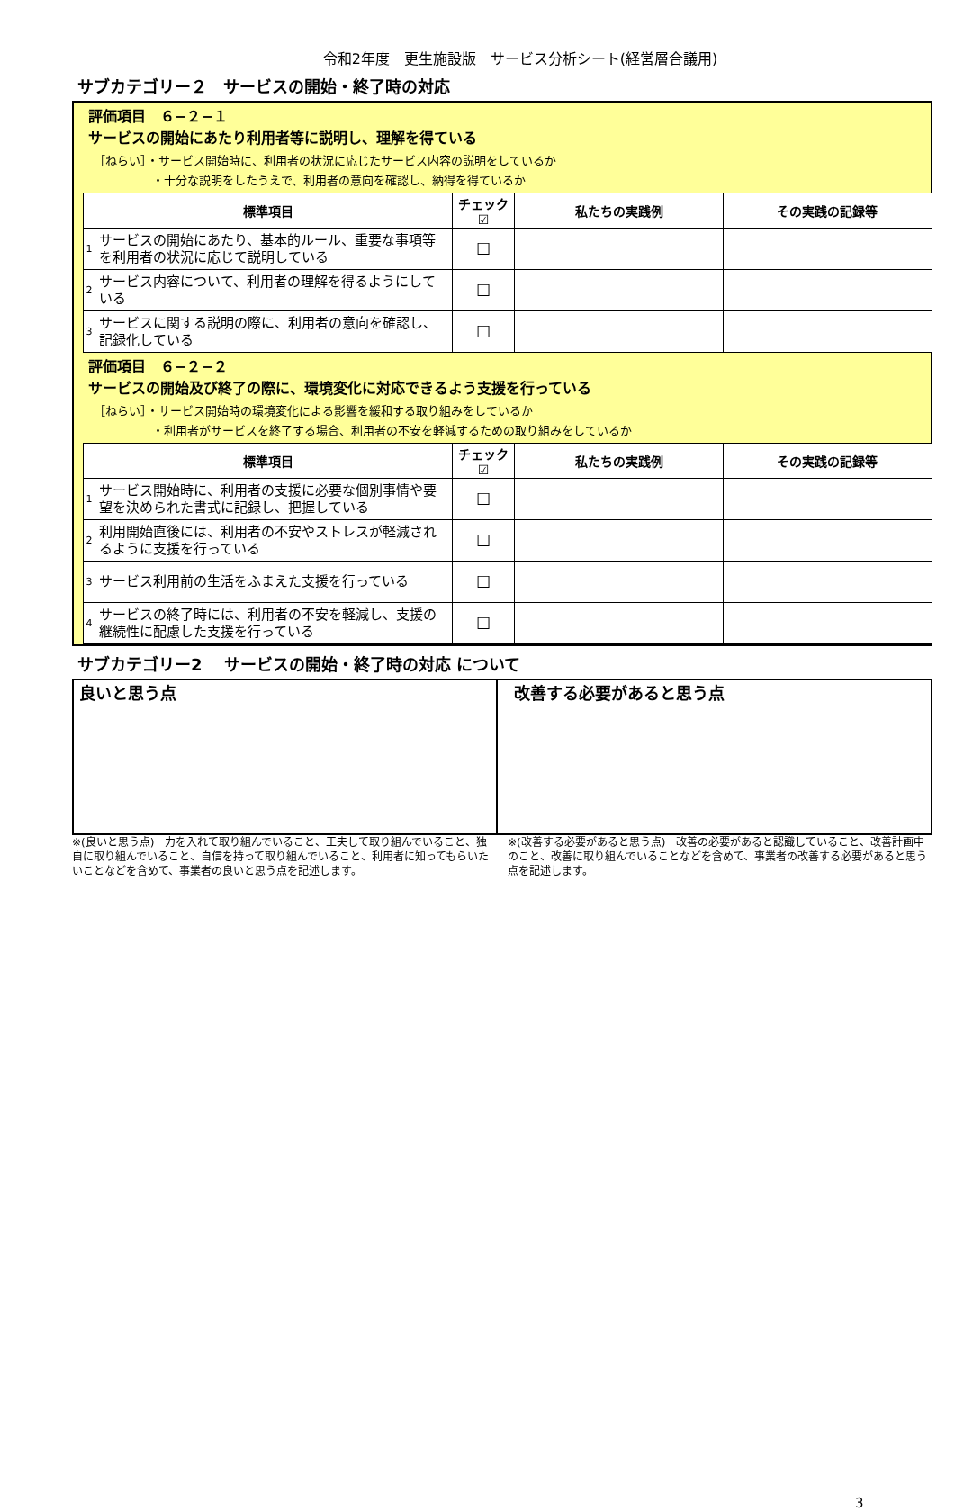令和2年度　更生施設版　サービス分析シート(経営層合議用)
サブカテゴリー２　サービスの開始・終了時の対応
評価項目　６−２−１
サービスの開始にあたり利用者等に説明し、理解を得ている
［ねらい］・サービス開始時に、利用者の状況に応じたサービス内容の説明をしているか
　　　　　・十分な説明をしたうえで、利用者の意向を確認し、納得を得ているか
| 標準項目 | | チェック☑ | 私たちの実践例 | その実践の記録等 |
| --- | --- | --- | --- | --- |
| 1 | サービスの開始にあたり、基本的ルール、重要な事項等を利用者の状況に応じて説明している | ☐ | | |
| 2 | サービス内容について、利用者の理解を得るようにしている | ☐ | | |
| 3 | サービスに関する説明の際に、利用者の意向を確認し、記録化している | ☐ | | |
評価項目　６−２−２
サービスの開始及び終了の際に、環境変化に対応できるよう支援を行っている
［ねらい］・サービス開始時の環境変化による影響を緩和する取り組みをしているか
　　　　　・利用者がサービスを終了する場合、利用者の不安を軽減するための取り組みをしているか
| 標準項目 | | チェック☑ | 私たちの実践例 | その実践の記録等 |
| --- | --- | --- | --- | --- |
| 1 | サービス開始時に、利用者の支援に必要な個別事情や要望を決められた書式に記録し、把握している | ☐ | | |
| 2 | 利用開始直後には、利用者の不安やストレスが軽減されるように支援を行っている | ☐ | | |
| 3 | サービス利用前の生活をふまえた支援を行っている | ☐ | | |
| 4 | サービスの終了時には、利用者の不安を軽減し、支援の継続性に配慮した支援を行っている | ☐ | | |
サブカテゴリー2　 サービスの開始・終了時の対応 について
良いと思う点 改善する必要があると思う点
※(良いと思う点)　力を入れて取り組んでいること、工夫して取り組んでいること、独自に取り組んでいること、自信を持って取り組んでいること、利用者に知ってもらいたいことなどを含めて、事業者の良いと思う点を記述します。
※(改善する必要があると思う点)　改善の必要があると認識していること、改善計画中のこと、改善に取り組んでいることなどを含めて、事業者の改善する必要があると思う点を記述します。
3